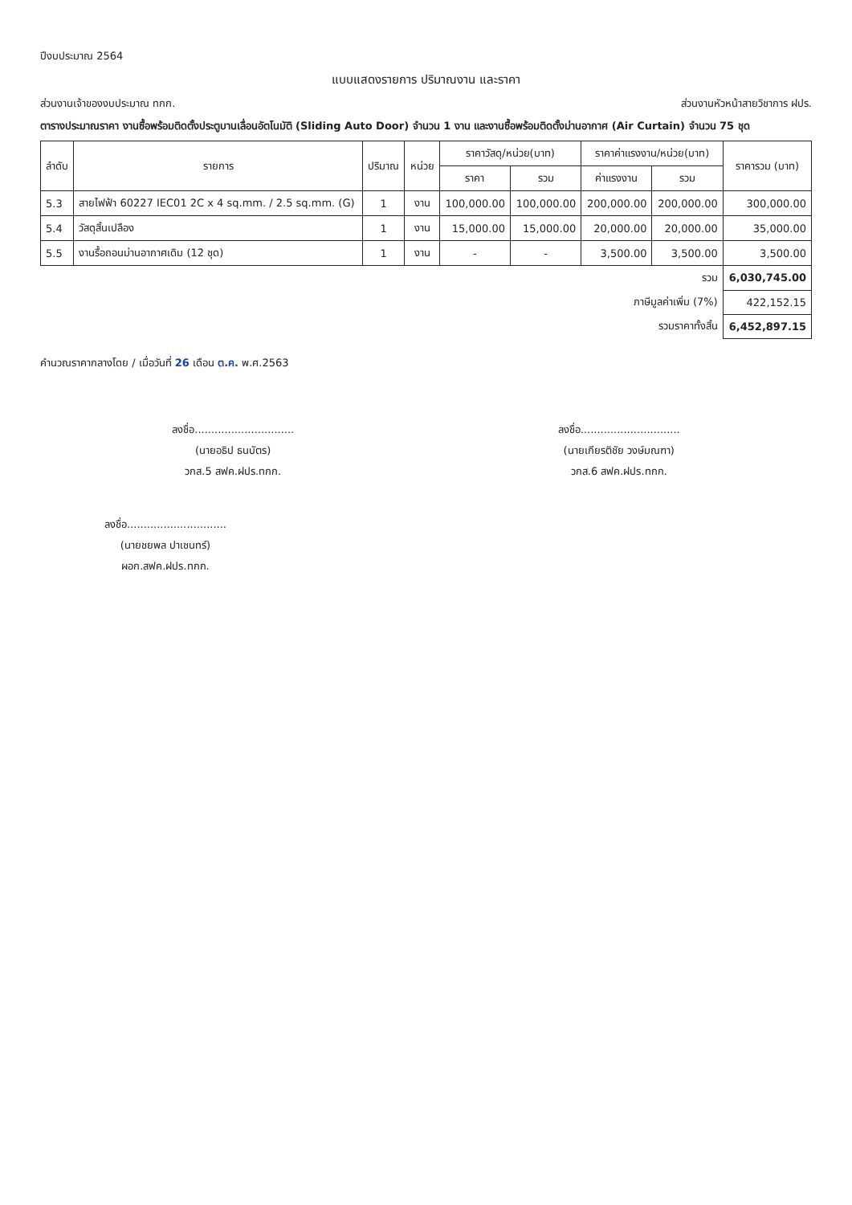ปีงบประมาณ 2564
แบบแสดงรายการ ปริมาณงาน และราคา
ส่วนงานเจ้าของงบประมาณ ทกก. ส่วนงานหัวหน้าสายวิชาการ ฝปร.
ตารางประมาณราคา งานซื้อพร้อมติดตั้งประตูบานเลื่อนอัตโนมัติ (Sliding Auto Door) จำนวน 1 งาน และงานซื้อพร้อมติดตั้งม่านอากาศ (Air Curtain) จำนวน 75 ชุด
| ลำดับ | รายการ | ปริมาณ | หน่วย | ราคาวัสดุ/หน่วย(บาท) | | ราคาค่าแรงงาน/หน่วย(บาท) | | ราคารวม (บาท) |
| --- | --- | --- | --- | --- | --- | --- | --- | --- |
| | | | | ราคา | รวม | ค่าแรงงาน | รวม | |
| 5.3 | สายไฟฟ้า 60227 IEC01 2C x 4 sq.mm. / 2.5 sq.mm. (G) | 1 | งาน | 100,000.00 | 100,000.00 | 200,000.00 | 200,000.00 | 300,000.00 |
| 5.4 | วัสดุสิ้นเปลือง | 1 | งาน | 15,000.00 | 15,000.00 | 20,000.00 | 20,000.00 | 35,000.00 |
| 5.5 | งานรื้อถอนม่านอากาศเดิม (12 ชุด) | 1 | งาน | - | - | 3,500.00 | 3,500.00 | 3,500.00 |
| รวม | | | | | | | | 6,030,745.00 |
| ภาษีมูลค่าเพิ่ม (7%) | | | | | | | | 422,152.15 |
| รวมราคาทั้งสิ้น | | | | | | | | 6,452,897.15 |
คำนวณราคากลางโดย / เมื่อวันที่ 26 เดือน ต.ค. พ.ศ.2563
ลงชื่อ..............................
(นายอธิป ธนบัตร)
วกส.5 สฟค.ฝปร.ทกก.
ลงชื่อ..............................
(นายเกียรติชัย วงษ์มณฑา)
วกส.6 สฟค.ฝปร.ทกก.
ลงชื่อ..............................
(นายชยพล ปาเชนทร์)
ผอก.สฟค.ฝปร.ทกก.